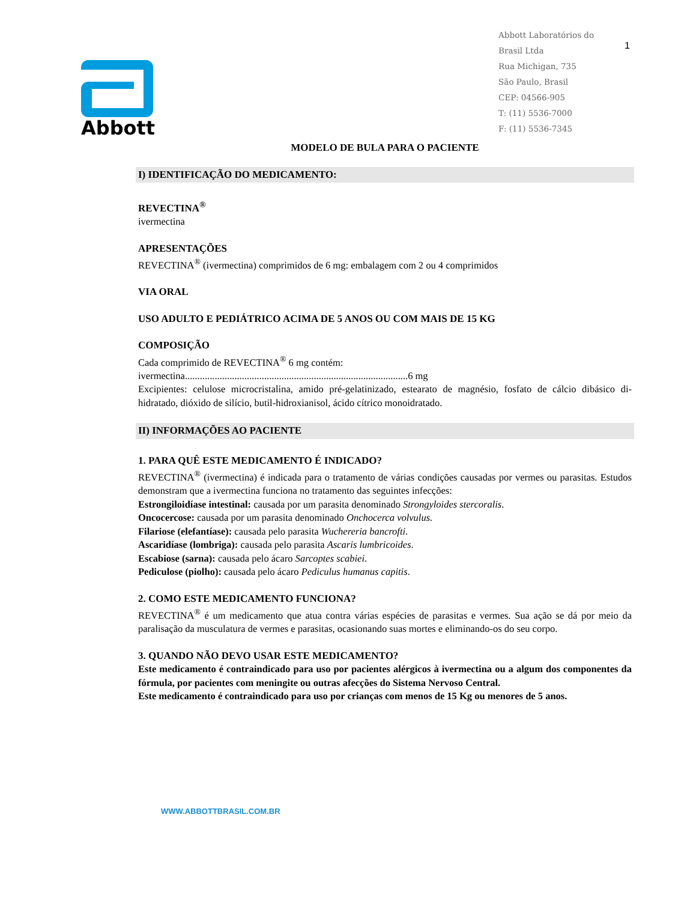Abbott
Abbott Laboratórios do
Brasil Ltda
Rua Michigan, 735
São Paulo, Brasil
CEP: 04566-905
T: (11) 5536-7000
F: (11) 5536-7345
1
MODELO DE BULA PARA O PACIENTE
I) IDENTIFICAÇÃO DO MEDICAMENTO:
REVECTINA<sup>®</sup>
ivermectina
APRESENTAÇÕES
REVECTINA<sup>®</sup> (ivermectina) comprimidos de 6 mg: embalagem com 2 ou 4 comprimidos
VIA ORAL
USO ADULTO E PEDIÁTRICO ACIMA DE 5 ANOS OU COM MAIS DE 15 KG
COMPOSIÇÃO
Cada comprimido de REVECTINA<sup>®</sup> 6 mg contém:
ivermectina..........................................................................................6 mg
Excipientes: celulose microcristalina, amido pré-gelatinizado, estearato de magnésio, fosfato de cálcio dibásico di-hidratado, dióxido de silício, butil-hidroxianisol, ácido cítrico monoidratado.
II) INFORMAÇÕES AO PACIENTE
1. PARA QUÊ ESTE MEDICAMENTO É INDICADO?
REVECTINA<sup>®</sup> (ivermectina) é indicada para o tratamento de várias condições causadas por vermes ou parasitas. Estudos demonstram que a ivermectina funciona no tratamento das seguintes infecções:
Estrongiloidíase intestinal: causada por um parasita denominado Strongyloides stercoralis.
Oncocercose: causada por um parasita denominado Onchocerca volvulus.
Filariose (elefantíase): causada pelo parasita Wuchereria bancrofti.
Ascaridíase (lombriga): causada pelo parasita Ascaris lumbricoides.
Escabiose (sarna): causada pelo ácaro Sarcoptes scabiei.
Pediculose (piolho): causada pelo ácaro Pediculus humanus capitis.
2. COMO ESTE MEDICAMENTO FUNCIONA?
REVECTINA<sup>®</sup> é um medicamento que atua contra várias espécies de parasitas e vermes. Sua ação se dá por meio da paralisação da musculatura de vermes e parasitas, ocasionando suas mortes e eliminando-os do seu corpo.
3. QUANDO NÃO DEVO USAR ESTE MEDICAMENTO?
Este medicamento é contraindicado para uso por pacientes alérgicos à ivermectina ou a algum dos componentes da fórmula, por pacientes com meningite ou outras afecções do Sistema Nervoso Central.
Este medicamento é contraindicado para uso por crianças com menos de 15 Kg ou menores de 5 anos.
WWW.ABBOTTBRASIL.COM.BR